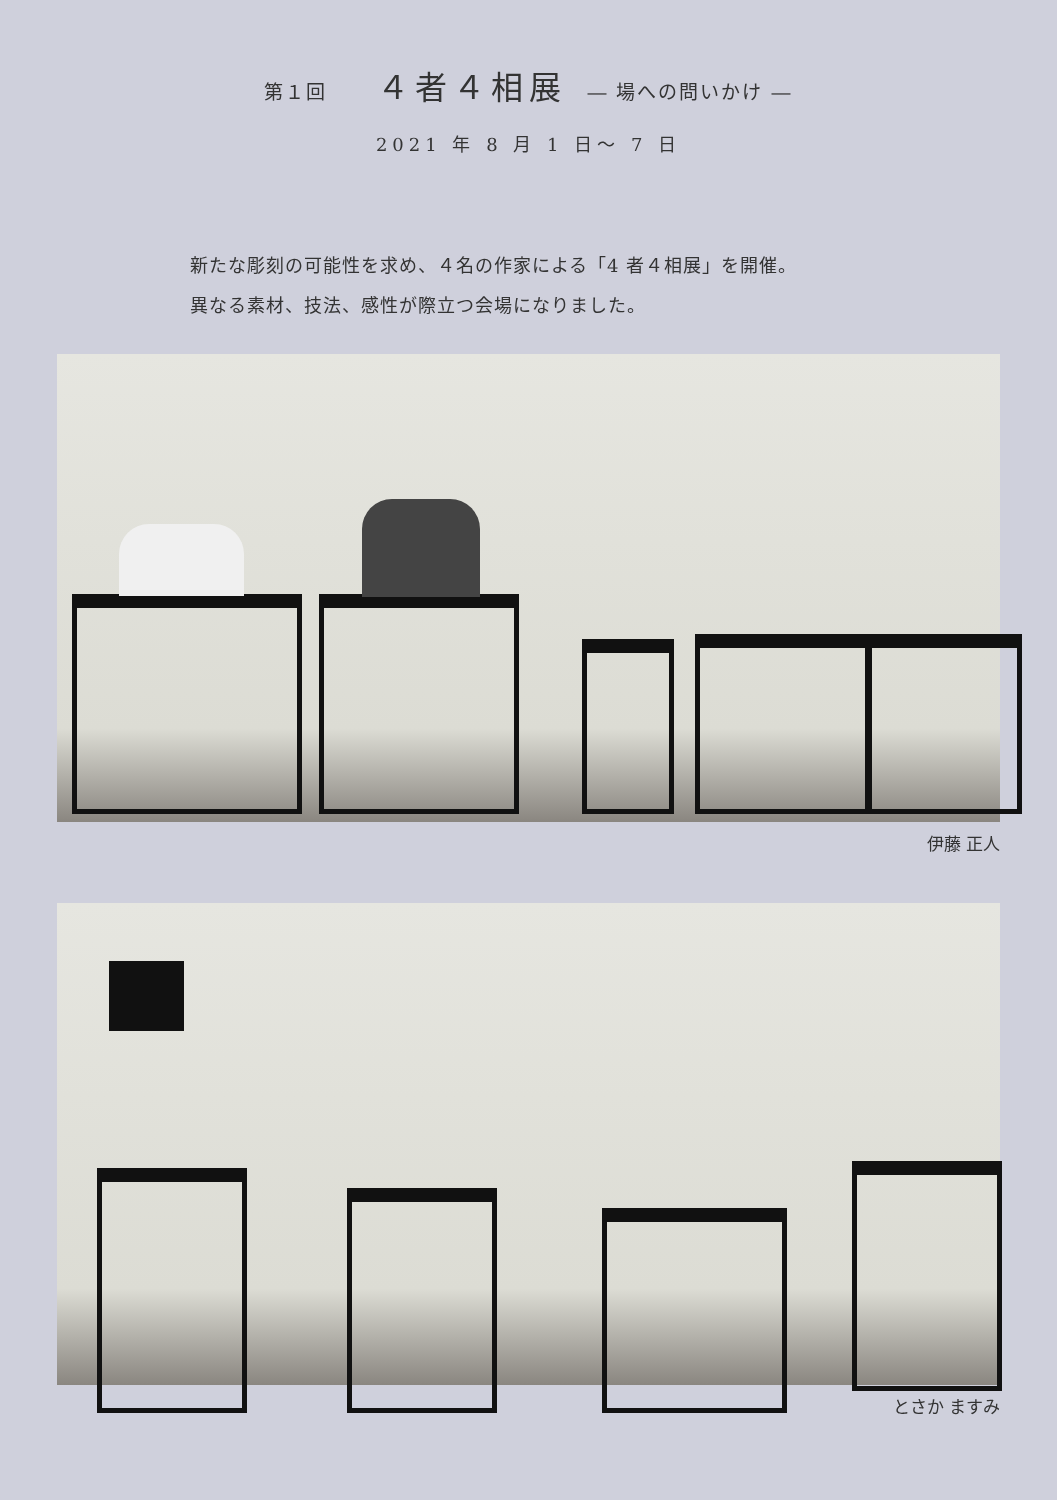第１回 ４者４相展 ― 場への問いかけ ―
2021 年 8 月 1 日～ 7 日
新たな彫刻の可能性を求め、４名の作家による「4 者４相展」を開催。
異なる素材、技法、感性が際立つ会場になりました。
伊藤 正人
とさか ますみ